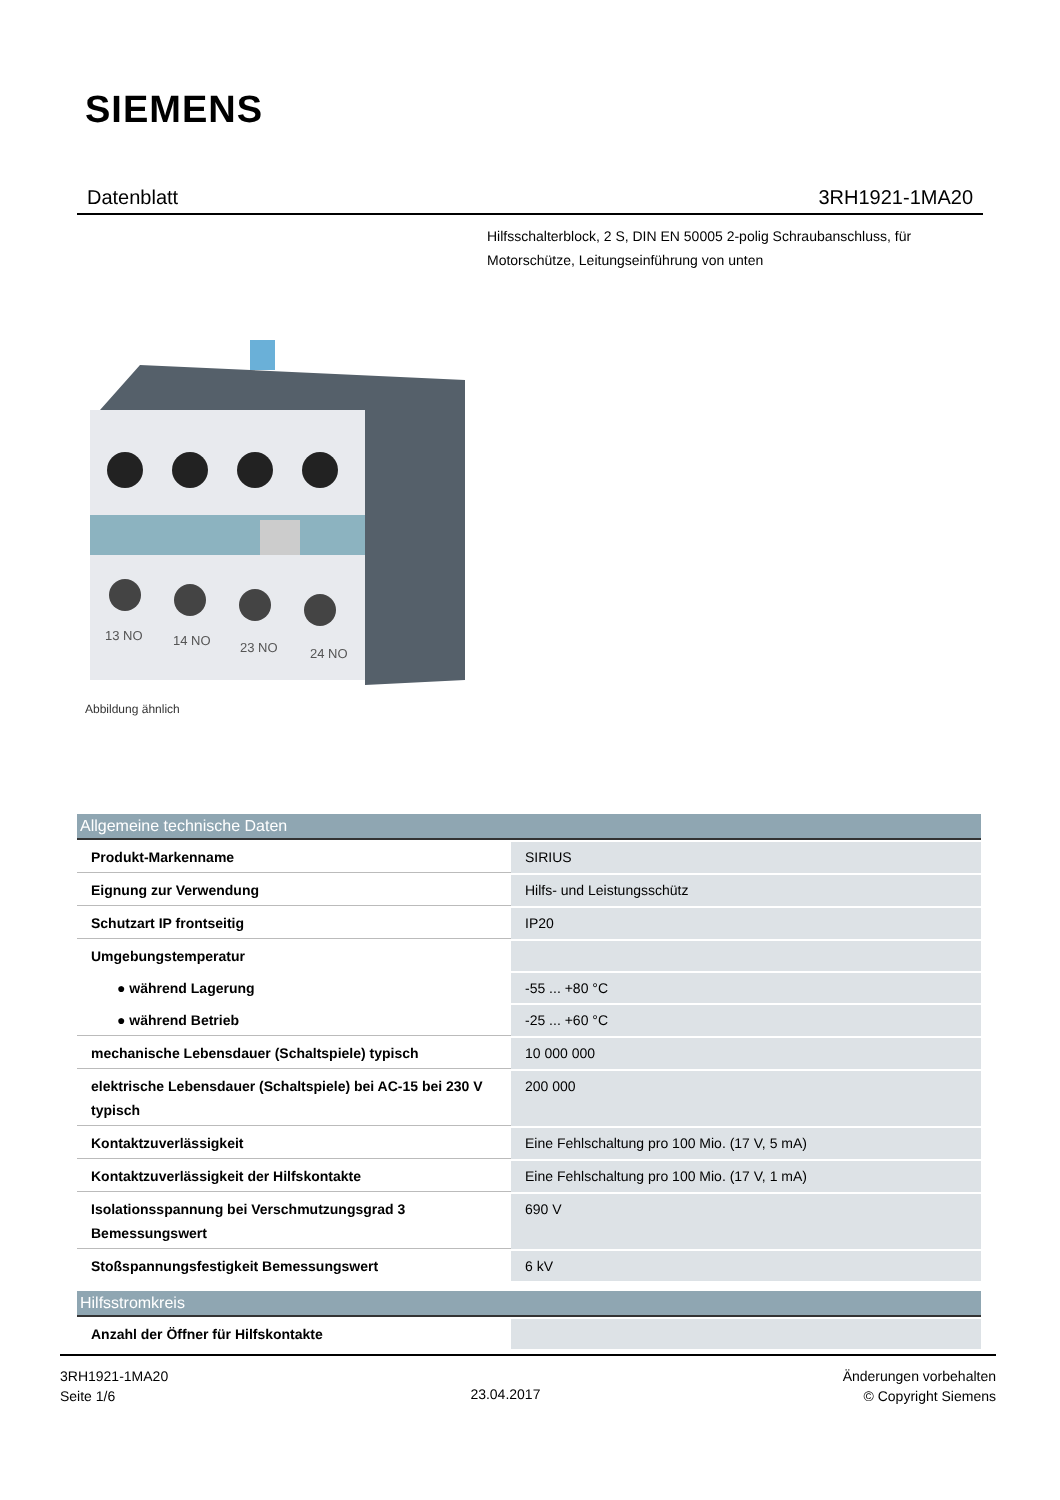SIEMENS
Datenblatt 3RH1921-1MA20
Hilfsschalterblock, 2 S, DIN EN 50005 2-polig Schraubanschluss, für Motorschütze, Leitungseinführung von unten
13 NO
14 NO
23 NO
24 NO
Abbildung ähnlich
| Allgemeine technische Daten | |
| --- | --- |
| Produkt-Markenname | SIRIUS |
| Eignung zur Verwendung | Hilfs- und Leistungsschütz |
| Schutzart IP frontseitig | IP20 |
| Umgebungstemperatur | |
| ● während Lagerung | -55 ... +80 °C |
| ● während Betrieb | -25 ... +60 °C |
| mechanische Lebensdauer (Schaltspiele) typisch | 10 000 000 |
| elektrische Lebensdauer (Schaltspiele) bei AC-15 bei 230 V typisch | 200 000 |
| Kontaktzuverlässigkeit | Eine Fehlschaltung pro 100 Mio. (17 V, 5 mA) |
| Kontaktzuverlässigkeit der Hilfskontakte | Eine Fehlschaltung pro 100 Mio. (17 V, 1 mA) |
| Isolationsspannung bei Verschmutzungsgrad 3 Bemessungswert | 690 V |
| Stoßspannungsfestigkeit Bemessungswert | 6 kV |
| Hilfsstromkreis | |
| Anzahl der Öffner für Hilfskontakte | |
3RH1921-1MA20
Seite 1/6
23.04.2017
Änderungen vorbehalten
© Copyright Siemens